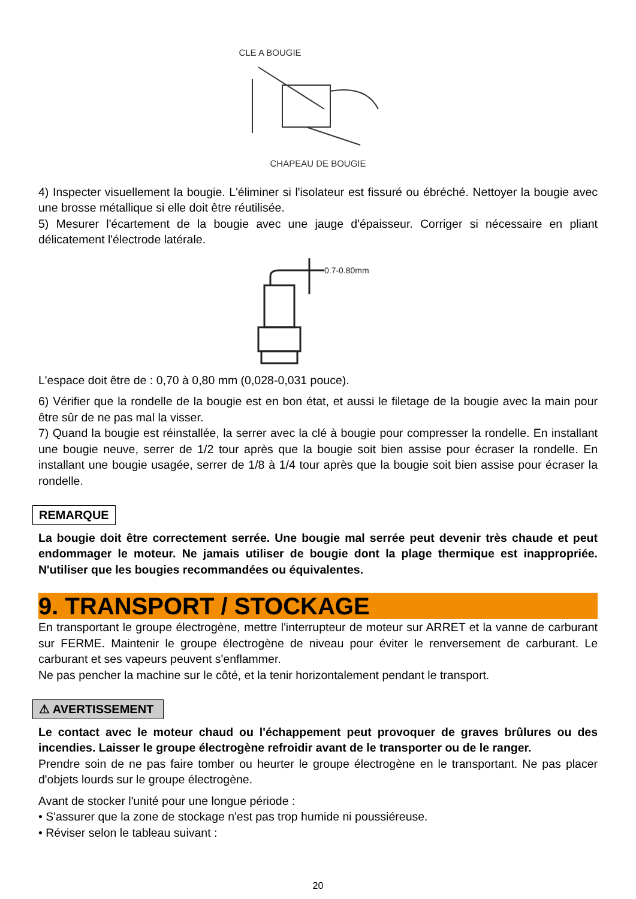CLE A BOUGIE
CHAPEAU DE BOUGIE
4) Inspecter visuellement la bougie. L'éliminer si l'isolateur est fissuré ou ébréché. Nettoyer la bougie avec une brosse métallique si elle doit être réutilisée.
5) Mesurer l'écartement de la bougie avec une jauge d'épaisseur. Corriger si nécessaire en pliant délicatement l'électrode latérale.
0.7-0.80mm
L'espace doit être de : 0,70 à 0,80 mm (0,028-0,031 pouce).
6) Vérifier que la rondelle de la bougie est en bon état, et aussi le filetage de la bougie avec la main pour être sûr de ne pas mal la visser.
7) Quand la bougie est réinstallée, la serrer avec la clé à bougie pour compresser la rondelle. En installant une bougie neuve, serrer de 1/2 tour après que la bougie soit bien assise pour écraser la rondelle. En installant une bougie usagée, serrer de 1/8 à 1/4 tour après que la bougie soit bien assise pour écraser la rondelle.
REMARQUE
La bougie doit être correctement serrée. Une bougie mal serrée peut devenir très chaude et peut endommager le moteur. Ne jamais utiliser de bougie dont la plage thermique est inappropriée. N'utiliser que les bougies recommandées ou équivalentes.
9. TRANSPORT / STOCKAGE
En transportant le groupe électrogène, mettre l'interrupteur de moteur sur ARRET et la vanne de carburant sur FERME. Maintenir le groupe électrogène de niveau pour éviter le renversement de carburant. Le carburant et ses vapeurs peuvent s'enflammer.
Ne pas pencher la machine sur le côté, et la tenir horizontalement pendant le transport.
⚠ AVERTISSEMENT
Le contact avec le moteur chaud ou l'échappement peut provoquer de graves brûlures ou des incendies. Laisser le groupe électrogène refroidir avant de le transporter ou de le ranger.
Prendre soin de ne pas faire tomber ou heurter le groupe électrogène en le transportant. Ne pas placer d'objets lourds sur le groupe électrogène.
Avant de stocker l'unité pour une longue période :
• S'assurer que la zone de stockage n'est pas trop humide ni poussiéreuse.
• Réviser selon le tableau suivant :
20